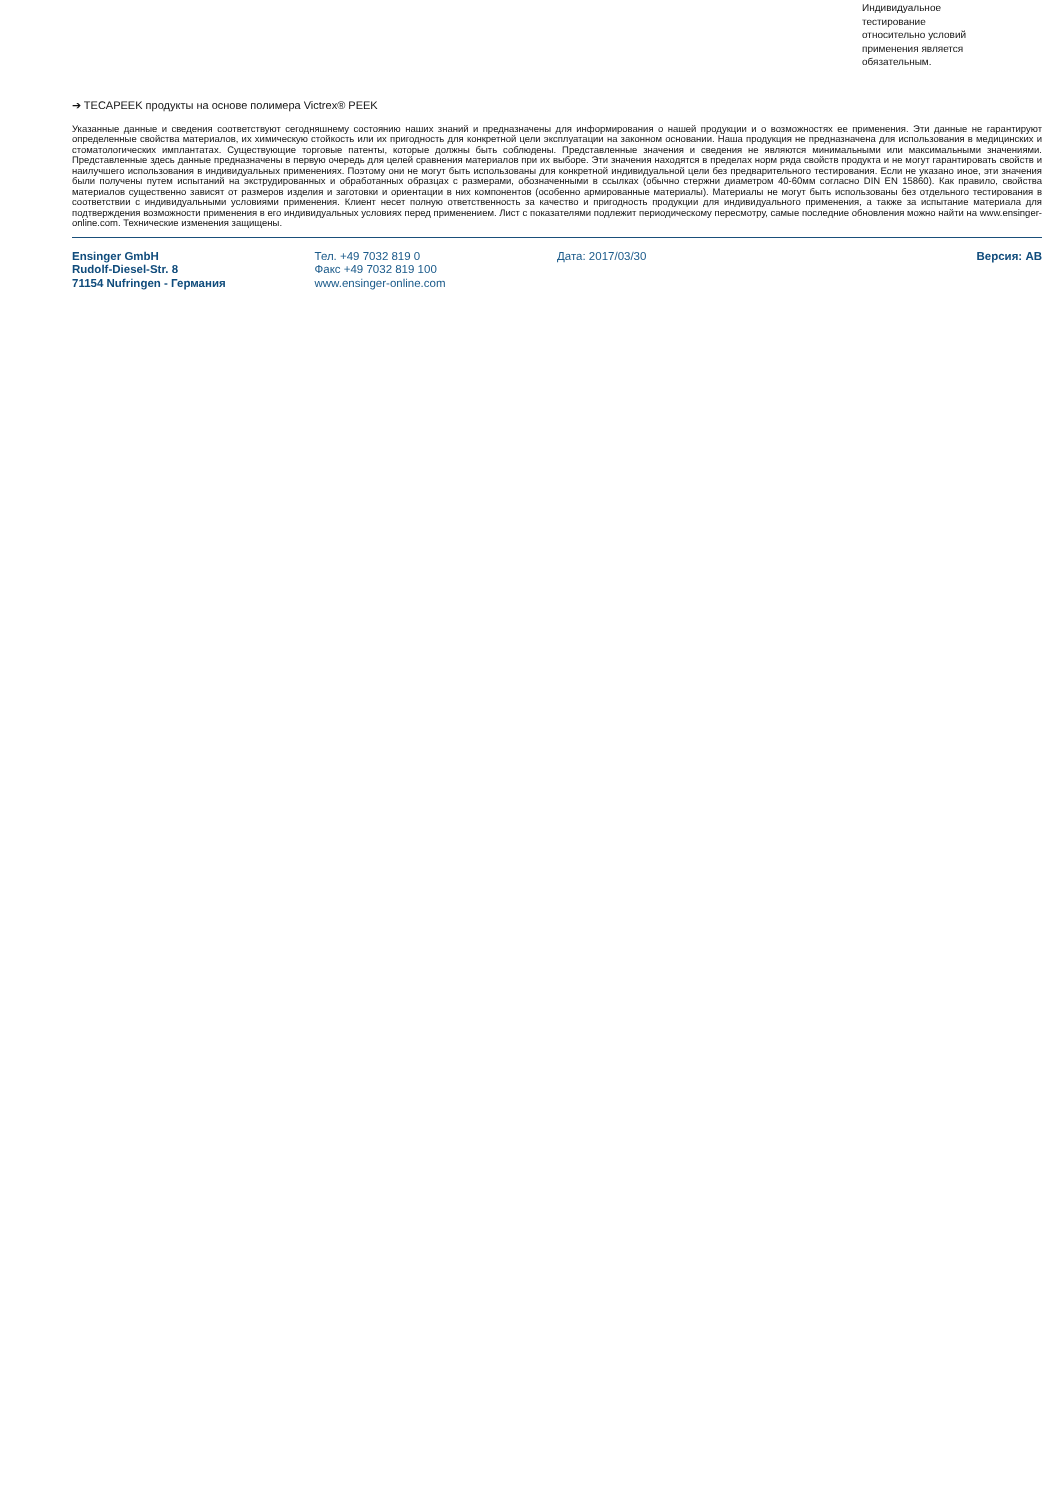Индивидуальное
тестирование
относительно условий
применения является
обязательным.
➔ TECAPEEK продукты на основе полимера Victrex® PEEK
Указанные данные и сведения соответствуют сегодняшнему состоянию наших знаний и предназначены для информирования о нашей продукции и о возможностях ее применения. Эти данные не гарантируют определенные свойства материалов, их химическую стойкость или их пригодность для конкретной цели эксплуатации на законном основании. Наша продукция не предназначена для использования в медицинских и стоматологических имплантатах. Существующие торговые патенты, которые должны быть соблюдены. Представленные значения и сведения не являются минимальными или максимальными значениями. Представленные здесь данные предназначены в первую очередь для целей сравнения материалов при их выборе. Эти значения находятся в пределах норм ряда свойств продукта и не могут гарантировать свойств и наилучшего использования в индивидуальных применениях. Поэтому они не могут быть использованы для конкретной индивидуальной цели без предварительного тестирования. Если не указано иное, эти значения были получены путем испытаний на экструдированных и обработанных образцах с размерами, обозначенными в ссылках (обычно стержни диаметром 40-60мм согласно DIN EN 15860). Как правило, свойства материалов существенно зависят от размеров изделия и заготовки и ориентации в них компонентов (особенно армированные материалы). Материалы не могут быть использованы без отдельного тестирования в соответствии с индивидуальными условиями применения. Клиент несет полную ответственность за качество и пригодность продукции для индивидуального применения, а также за испытание материала для подтверждения возможности применения в его индивидуальных условиях перед применением. Лист с показателями подлежит периодическому пересмотру, самые последние обновления можно найти на www.ensinger-online.com. Технические изменения защищены.
Ensinger GmbH
Rudolf-Diesel-Str. 8
71154 Nufringen - Германия
Тел. +49 7032 819 0
Факс +49 7032 819 100
www.ensinger-online.com
Дата: 2017/03/30 Версия: AB